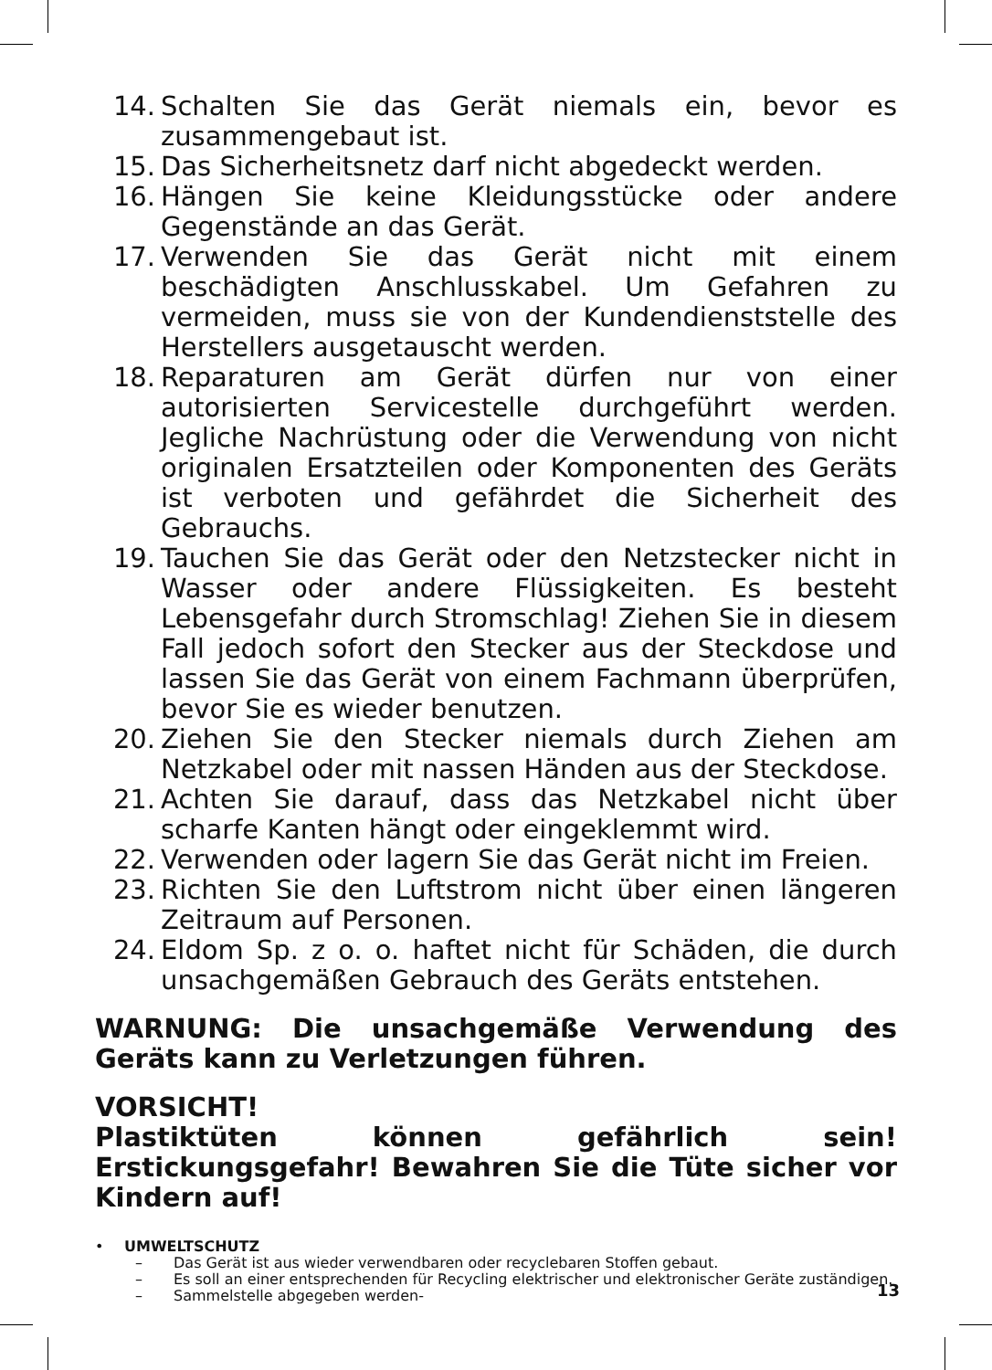14. Schalten Sie das Gerät niemals ein, bevor es zusammengebaut ist.
15. Das Sicherheitsnetz darf nicht abgedeckt werden.
16. Hängen Sie keine Kleidungsstücke oder andere Gegenstände an das Gerät.
17. Verwenden Sie das Gerät nicht mit einem beschädigten Anschlusskabel. Um Gefahren zu vermeiden, muss sie von der Kundendienststelle des Herstellers ausgetauscht werden.
18. Reparaturen am Gerät dürfen nur von einer autorisierten Servicestelle durchgeführt werden. Jegliche Nachrüstung oder die Verwendung von nicht originalen Ersatzteilen oder Komponenten des Geräts ist verboten und gefährdet die Sicherheit des Gebrauchs.
19. Tauchen Sie das Gerät oder den Netzstecker nicht in Wasser oder andere Flüssigkeiten. Es besteht Lebensgefahr durch Stromschlag! Ziehen Sie in diesem Fall jedoch sofort den Stecker aus der Steckdose und lassen Sie das Gerät von einem Fachmann überprüfen, bevor Sie es wieder benutzen.
20. Ziehen Sie den Stecker niemals durch Ziehen am Netzkabel oder mit nassen Händen aus der Steckdose.
21. Achten Sie darauf, dass das Netzkabel nicht über scharfe Kanten hängt oder eingeklemmt wird.
22. Verwenden oder lagern Sie das Gerät nicht im Freien.
23. Richten Sie den Luftstrom nicht über einen längeren Zeitraum auf Personen.
24. Eldom Sp. z o. o. haftet nicht für Schäden, die durch unsachgemäßen Gebrauch des Geräts entstehen.
WARNUNG: Die unsachgemäße Verwendung des Geräts kann zu Verletzungen führen.
VORSICHT!
Plastiktüten können gefährlich sein! Erstickungsgefahr! Bewahren Sie die Tüte sicher vor Kindern auf!
• UMWELTSCHUTZ
– Das Gerät ist aus wieder verwendbaren oder recyclebaren Stoffen gebaut.
– Es soll an einer entsprechenden für Recycling elektrischer und elektronischer Geräte zuständigen.
– Sammelstelle abgegeben werden-
13